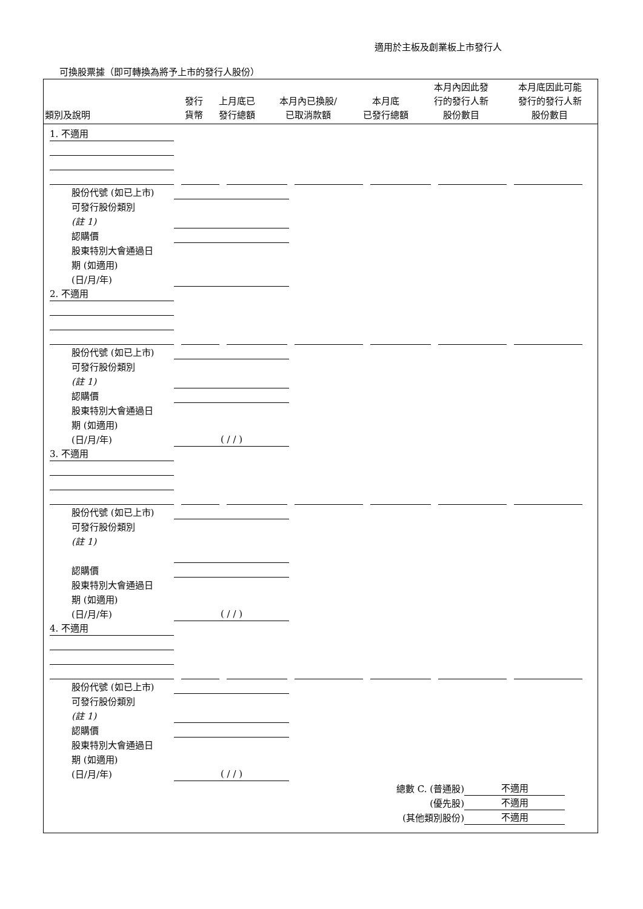適用於主板及創業板上市發行人
可換股票據（即可轉換為將予上市的發行人股份）
| 類別及說明 | 發行 貨幣 | 上月底已 發行總額 | 本月內已換股/ 已取消款額 | 本月底 已發行總額 | 本月內因此發 行的發行人新 股份數目 | 本月底因此可能 發行的發行人新 股份數目 |
| --- | --- | --- | --- | --- | --- | --- |
1. 不適用
股份代號 (如已上市)
可發行股份類別
(註 1)
認購價
股東特別大會通過日
期 (如適用)
(日/月/年)
2. 不適用
股份代號 (如已上市)
可發行股份類別
(註 1)
認購價
股東特別大會通過日
期 (如適用)
(日/月/年)
( / / )
3. 不適用
股份代號 (如已上市)
可發行股份類別
(註 1)
認購價
股東特別大會通過日
期 (如適用)
(日/月/年)
( / / )
4. 不適用
股份代號 (如已上市)
可發行股份類別
(註 1)
認購價
股東特別大會通過日
期 (如適用)
(日/月/年)
( / / )
總數 C. (普通股) 不適用
(優先股) 不適用
(其他類別股份) 不適用